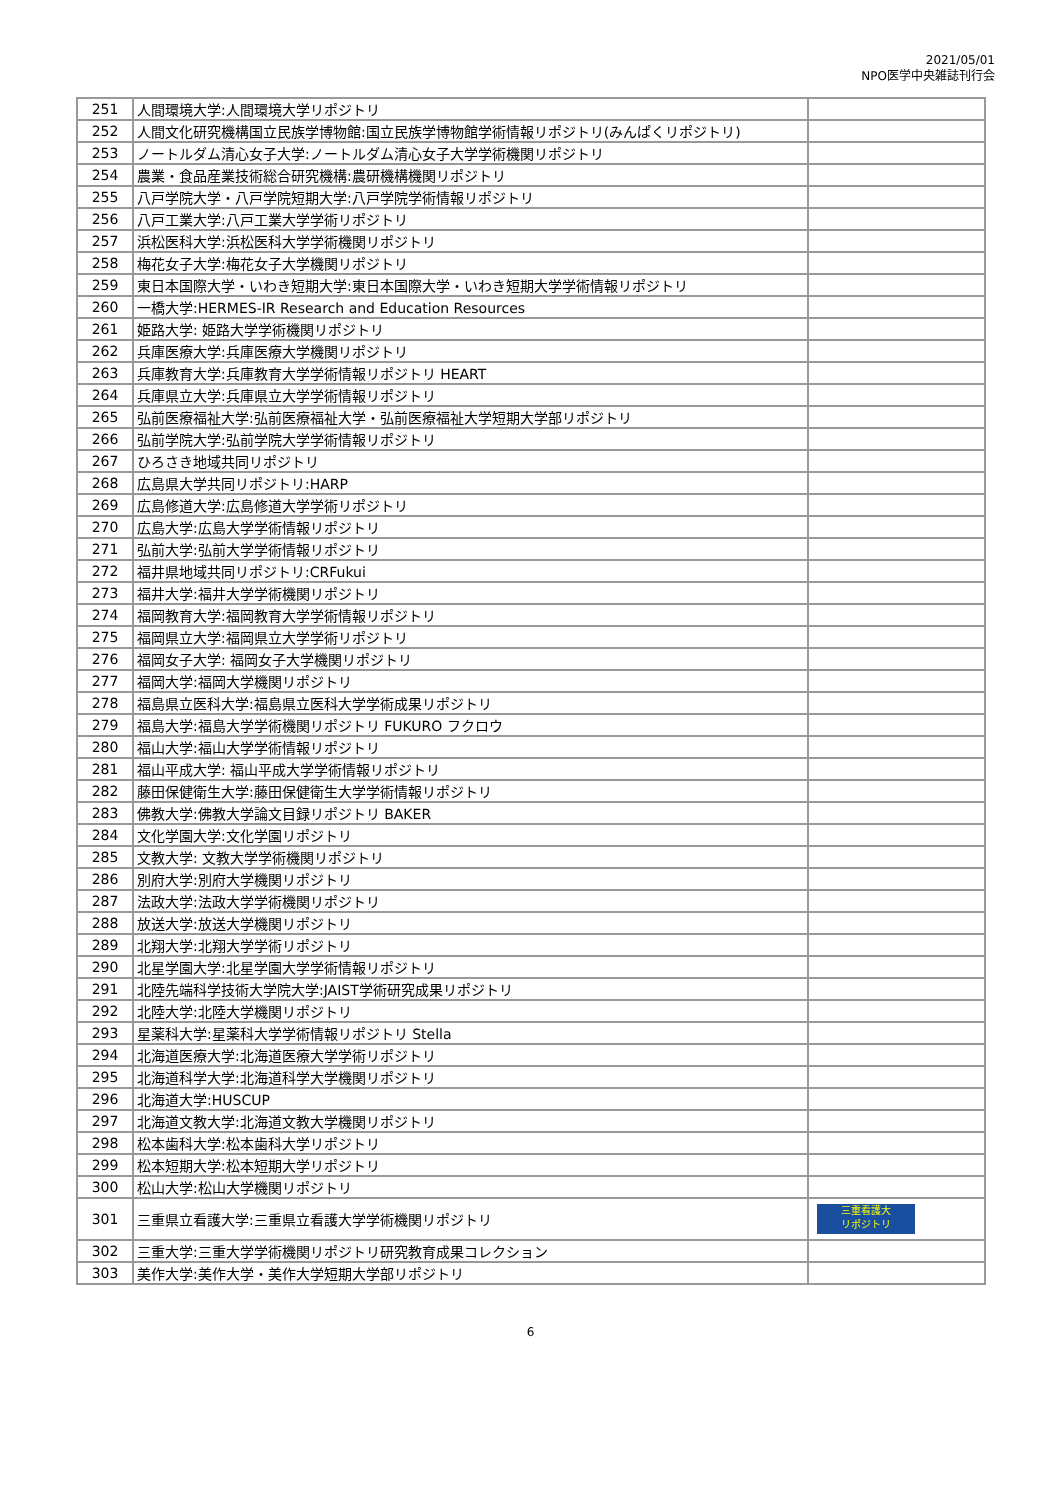2021/05/01
NPO医学中央雑誌刊行会
| 251 | 人間環境大学:人間環境大学リポジトリ | |
| 252 | 人間文化研究機構国立民族学博物館:国立民族学博物館学術情報リポジトリ(みんぱくリポジトリ) | |
| 253 | ノートルダム清心女子大学:ノートルダム清心女子大学学術機関リポジトリ | |
| 254 | 農業・食品産業技術総合研究機構:農研機構機関リポジトリ | |
| 255 | 八戸学院大学・八戸学院短期大学:八戸学院学術情報リポジトリ | |
| 256 | 八戸工業大学:八戸工業大学学術リポジトリ | |
| 257 | 浜松医科大学:浜松医科大学学術機関リポジトリ | |
| 258 | 梅花女子大学:梅花女子大学機関リポジトリ | |
| 259 | 東日本国際大学・いわき短期大学:東日本国際大学・いわき短期大学学術情報リポジトリ | |
| 260 | 一橋大学:HERMES-IR Research and Education Resources | |
| 261 | 姫路大学: 姫路大学学術機関リポジトリ | |
| 262 | 兵庫医療大学:兵庫医療大学機関リポジトリ | |
| 263 | 兵庫教育大学:兵庫教育大学学術情報リポジトリ HEART | |
| 264 | 兵庫県立大学:兵庫県立大学学術情報リポジトリ | |
| 265 | 弘前医療福祉大学:弘前医療福祉大学・弘前医療福祉大学短期大学部リポジトリ | |
| 266 | 弘前学院大学:弘前学院大学学術情報リポジトリ | |
| 267 | ひろさき地域共同リポジトリ | |
| 268 | 広島県大学共同リポジトリ:HARP | |
| 269 | 広島修道大学:広島修道大学学術リポジトリ | |
| 270 | 広島大学:広島大学学術情報リポジトリ | |
| 271 | 弘前大学:弘前大学学術情報リポジトリ | |
| 272 | 福井県地域共同リポジトリ:CRFukui | |
| 273 | 福井大学:福井大学学術機関リポジトリ | |
| 274 | 福岡教育大学:福岡教育大学学術情報リポジトリ | |
| 275 | 福岡県立大学:福岡県立大学学術リポジトリ | |
| 276 | 福岡女子大学: 福岡女子大学機関リポジトリ | |
| 277 | 福岡大学:福岡大学機関リポジトリ | |
| 278 | 福島県立医科大学:福島県立医科大学学術成果リポジトリ | |
| 279 | 福島大学:福島大学学術機関リポジトリ FUKURO フクロウ | |
| 280 | 福山大学:福山大学学術情報リポジトリ | |
| 281 | 福山平成大学: 福山平成大学学術情報リポジトリ | |
| 282 | 藤田保健衛生大学:藤田保健衛生大学学術情報リポジトリ | |
| 283 | 佛教大学:佛教大学論文目録リポジトリ BAKER | |
| 284 | 文化学園大学:文化学園リポジトリ | |
| 285 | 文教大学: 文教大学学術機関リポジトリ | |
| 286 | 別府大学:別府大学機関リポジトリ | |
| 287 | 法政大学:法政大学学術機関リポジトリ | |
| 288 | 放送大学:放送大学機関リポジトリ | |
| 289 | 北翔大学:北翔大学学術リポジトリ | |
| 290 | 北星学園大学:北星学園大学学術情報リポジトリ | |
| 291 | 北陸先端科学技術大学院大学:JAIST学術研究成果リポジトリ | |
| 292 | 北陸大学:北陸大学機関リポジトリ | |
| 293 | 星薬科大学:星薬科大学学術情報リポジトリ Stella | |
| 294 | 北海道医療大学:北海道医療大学学術リポジトリ | |
| 295 | 北海道科学大学:北海道科学大学機関リポジトリ | |
| 296 | 北海道大学:HUSCUP | |
| 297 | 北海道文教大学:北海道文教大学機関リポジトリ | |
| 298 | 松本歯科大学:松本歯科大学リポジトリ | |
| 299 | 松本短期大学:松本短期大学リポジトリ | |
| 300 | 松山大学:松山大学機関リポジトリ | |
| 301 | 三重県立看護大学:三重県立看護大学学術機関リポジトリ | 三重看護大 リポジトリ |
| 302 | 三重大学:三重大学学術機関リポジトリ研究教育成果コレクション | |
| 303 | 美作大学:美作大学・美作大学短期大学部リポジトリ | |
6